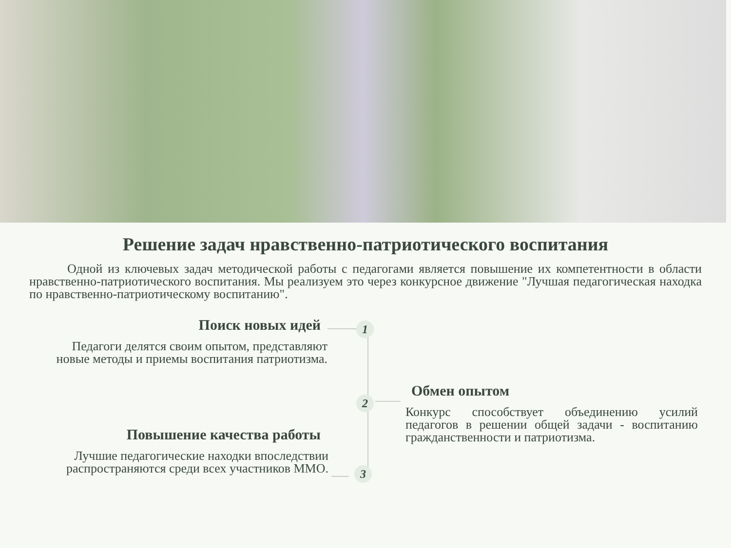Решение задач нравственно-патриотического воспитания
Одной из ключевых задач методической работы с педагогами является повышение их компетентности в области нравственно-патриотического воспитания. Мы реализуем это через конкурсное движение "Лучшая педагогическая находка по нравственно-патриотическому воспитанию".
Поиск новых идей
Педагоги делятся своим опытом, представляют новые методы и приемы воспитания патриотизма.
1
Обмен опытом
Конкурс способствует объединению усилий педагогов в решении общей задачи - воспитанию гражданственности и патриотизма.
2
Повышение качества работы
Лучшие педагогические находки впоследствии распространяются среди всех участников ММО.
3